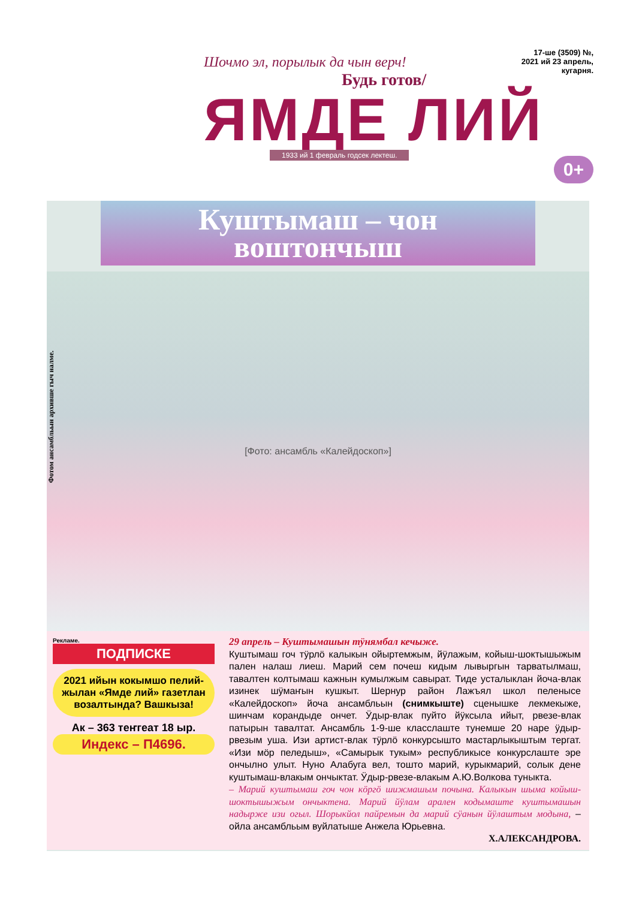17-ше (3509) №,
2021 ий 23 апрель,
кугарня.
Шочмо эл, порылык да чын верч!
Будь готов/
ЯМДЕ ЛИЙ
1933 ий 1 февраль годсек лектеш.
0+
Фотом ансамбльын архивше гыч налме.
Куштымаш – чон
воштончыш
[Фото: ансамбль «Калейдоскоп»]
Рекламе.
ПОДПИСКЕ
2021 ийын кокымшо пелий-жылан «Ямде лий» газетлан возалтында? Вашкыза!
Ак – 363 теҥгеат 18 ыр.
Индекс – П4696.
29 апрель – Куштымашын тӱнямбал кечыже.
Куштымаш гоч тӱрлӧ калыкын ойыртемжым, йӱлажым, койыш-шоктышыжым пален налаш лиеш. Марий сем почеш кидым лывыргын тарватылмаш, тавалтен колтымаш кажнын кумылжым савырат. Тиде усталыклан йоча-влак изинек шӱмаҥын кушкыт. Шернур район Лажъял школ пеленысе «Калейдоскоп» йоча ансамбльын (снимкыште) сценышке лекмекыже, шинчам корандыде ончет. Ӱдыр-влак пуйто йӱксыла ийыт, рвезе-влак патырын тавалтат. Ансамбль 1-9-ше класслаште тунемше 20 наре ӱдыр-рвезым уша. Изи артист-влак тӱрлӧ конкурсышто мастарлыкыштым тергат. «Изи мӧр пеледыш», «Самырык тукым» республикысе конкурслаште эре ончылно улыт. Нуно Алабуга вел, тошто марий, курыкмарий, солык дене куштымаш-влакым ончыктат. Ӱдыр-рвезе-влакым А.Ю.Волкова туныкта.
– Марий куштымаш гоч чон кӧргӧ шижмашым почына. Калыкын шыма койыш-шоктышыжым ончыктена. Марий йӱлам арален кодымаште куштымашын надырже изи огыл. Шорыкйол пайремын да марий сӱанын йӱлаштым модына, – ойла ансамбльым вуйлатыше Анжела Юрьевна.
Х.АЛЕКСАНДРОВА.